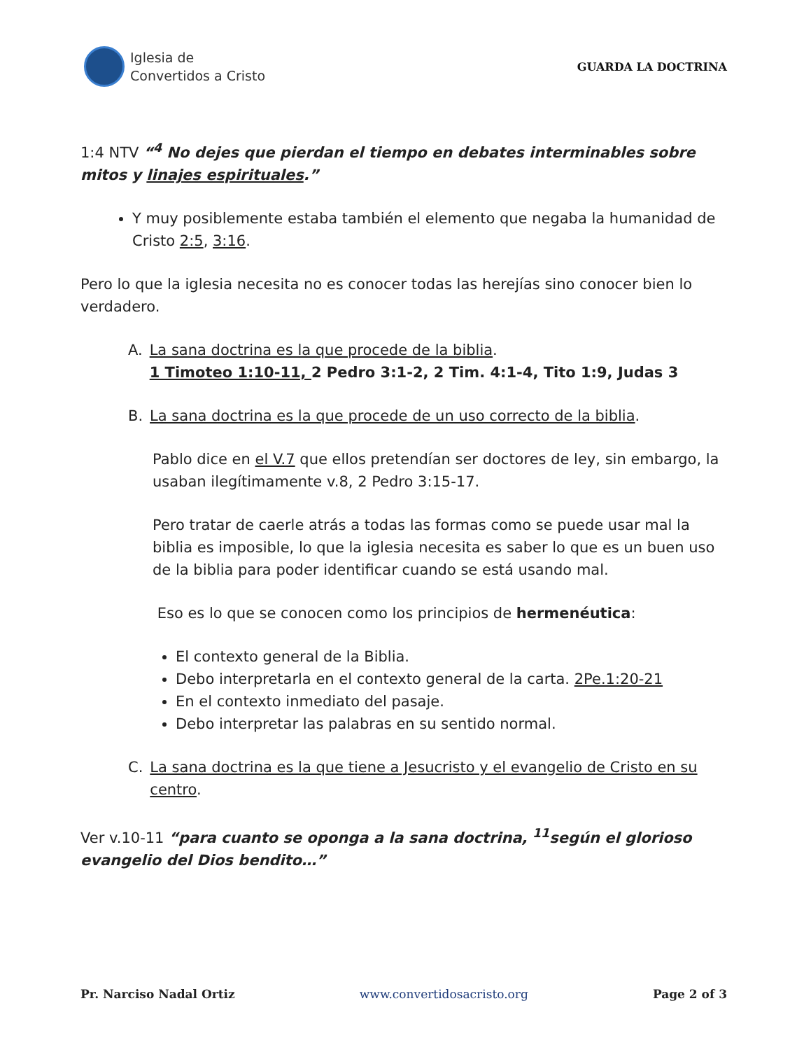Iglesia de
Convertidos a Cristo
GUARDA LA DOCTRINA
1:4 NTV “<sup>4</sup> No dejes que pierdan el tiempo en debates interminables sobre mitos y linajes espirituales.”
Y muy posiblemente estaba también el elemento que negaba la humanidad de Cristo 2:5, 3:16.
Pero lo que la iglesia necesita no es conocer todas las herejías sino conocer bien lo verdadero.
A. La sana doctrina es la que procede de la biblia.
1 Timoteo 1:10-11, 2 Pedro 3:1-2, 2 Tim. 4:1-4, Tito 1:9, Judas 3
B. La sana doctrina es la que procede de un uso correcto de la biblia.
Pablo dice en el V.7 que ellos pretendían ser doctores de ley, sin embargo, la usaban ilegítimamente v.8, 2 Pedro 3:15-17.
Pero tratar de caerle atrás a todas las formas como se puede usar mal la biblia es imposible, lo que la iglesia necesita es saber lo que es un buen uso de la biblia para poder identificar cuando se está usando mal.
Eso es lo que se conocen como los principios de hermenéutica:
El contexto general de la Biblia.
Debo interpretarla en el contexto general de la carta. 2Pe.1:20-21
En el contexto inmediato del pasaje.
Debo interpretar las palabras en su sentido normal.
C. La sana doctrina es la que tiene a Jesucristo y el evangelio de Cristo en su centro.
Ver v.10-11 “para cuanto se oponga a la sana doctrina, <sup>11</sup>según el glorioso evangelio del Dios bendito…”
Pr. Narciso Nadal Ortiz www.convertidosacristo.org Page 2 of 3